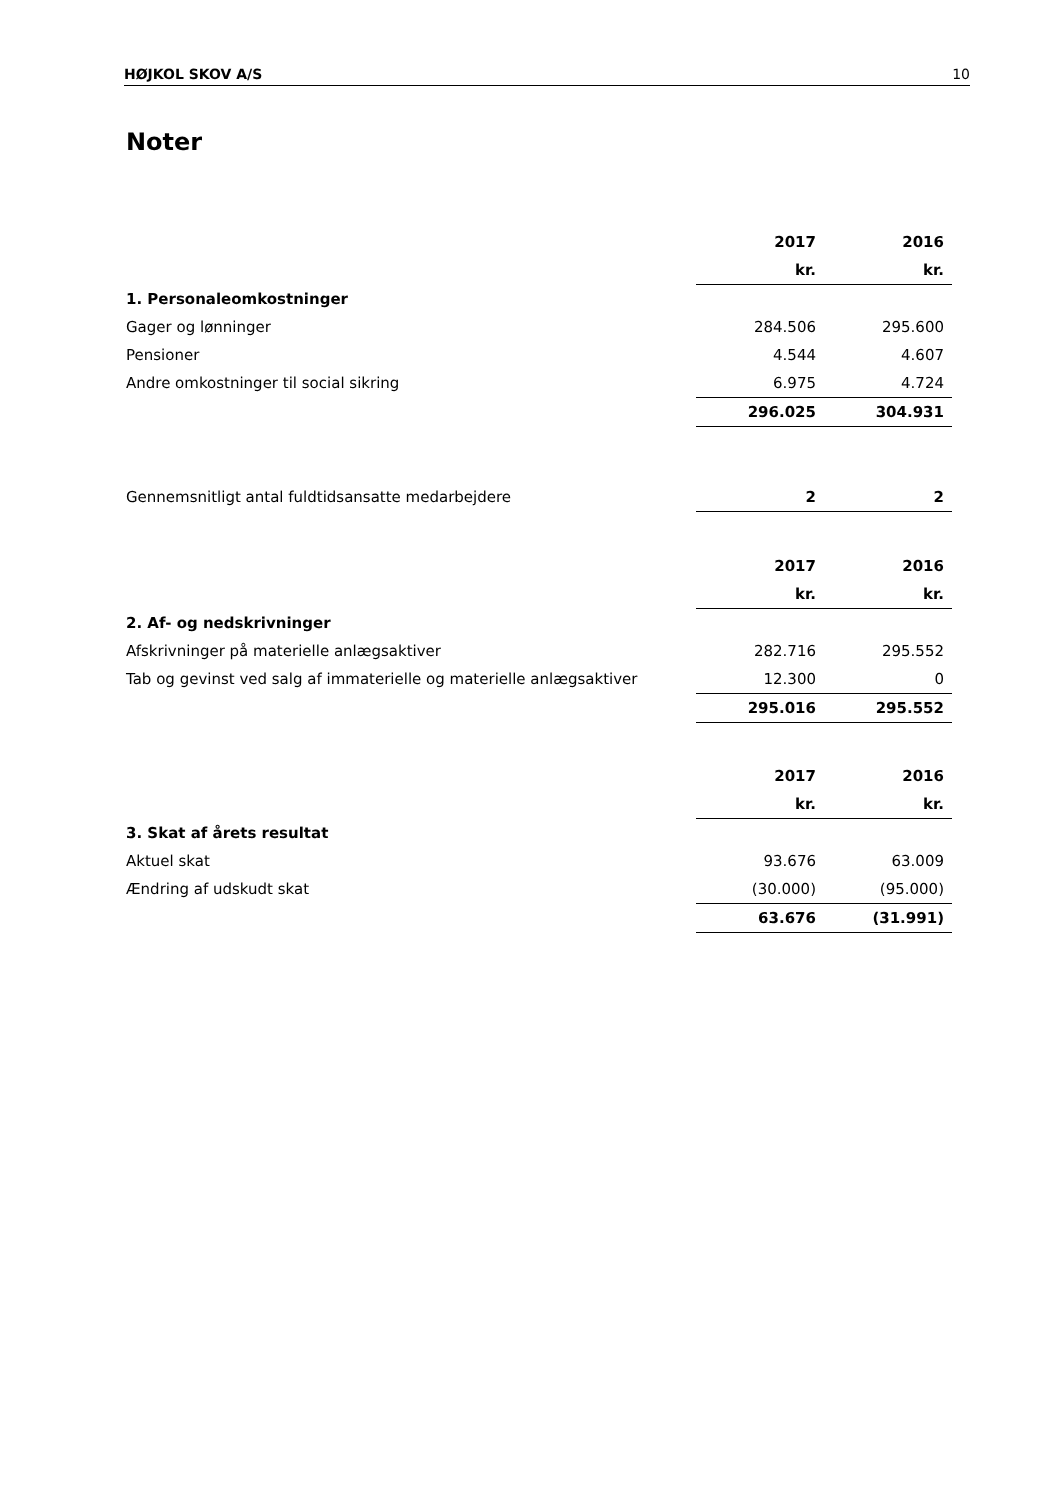HØJKOL SKOV A/S 10
Noter
| | 2017 | | 2016 |
| --- | --- | --- | --- |
| | kr. | | kr. |
| 1. Personaleomkostninger | | | |
| Gager og lønninger | 284.506 | | 295.600 |
| Pensioner | 4.544 | | 4.607 |
| Andre omkostninger til social sikring | 6.975 | | 4.724 |
| | 296.025 | | 304.931 |
| Gennemsnitligt antal fuldtidsansatte medarbejdere | 2 | | 2 |
| | 2017 | | 2016 |
| --- | --- | --- | --- |
| | kr. | | kr. |
| 2. Af- og nedskrivninger | | | |
| Afskrivninger på materielle anlægsaktiver | 282.716 | | 295.552 |
| Tab og gevinst ved salg af immaterielle og materielle anlægsaktiver | 12.300 | | 0 |
| | 295.016 | | 295.552 |
| | 2017 | | 2016 |
| --- | --- | --- | --- |
| | kr. | | kr. |
| 3. Skat af årets resultat | | | |
| Aktuel skat | 93.676 | | 63.009 |
| Ændring af udskudt skat | (30.000) | | (95.000) |
| | 63.676 | | (31.991) |